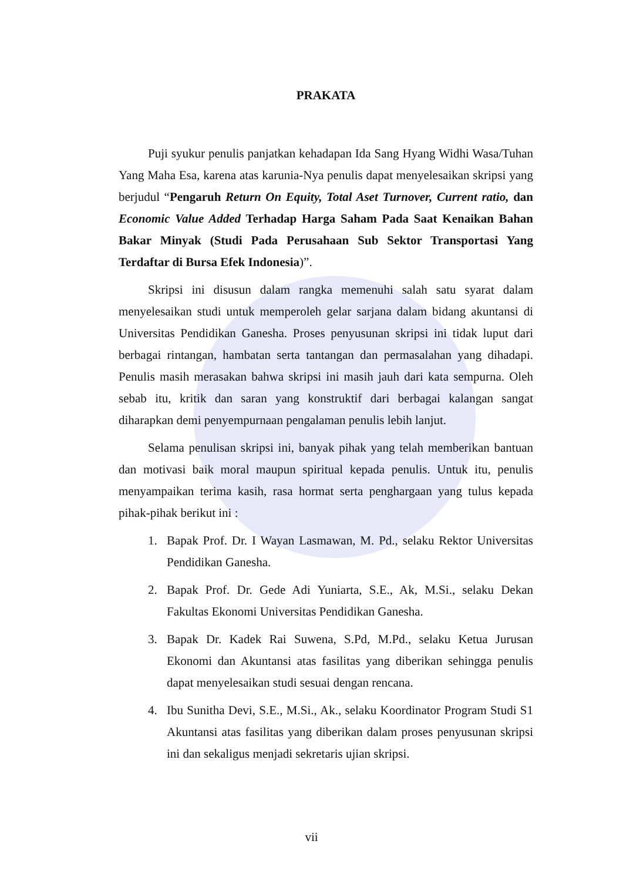PRAKATA
Puji syukur penulis panjatkan kehadapan Ida Sang Hyang Widhi Wasa/Tuhan Yang Maha Esa, karena atas karunia-Nya penulis dapat menyelesaikan skripsi yang berjudul “Pengaruh Return On Equity, Total Aset Turnover, Current ratio, dan Economic Value Added Terhadap Harga Saham Pada Saat Kenaikan Bahan Bakar Minyak (Studi Pada Perusahaan Sub Sektor Transportasi Yang Terdaftar di Bursa Efek Indonesia)”.
Skripsi ini disusun dalam rangka memenuhi salah satu syarat dalam menyelesaikan studi untuk memperoleh gelar sarjana dalam bidang akuntansi di Universitas Pendidikan Ganesha. Proses penyusunan skripsi ini tidak luput dari berbagai rintangan, hambatan serta tantangan dan permasalahan yang dihadapi. Penulis masih merasakan bahwa skripsi ini masih jauh dari kata sempurna. Oleh sebab itu, kritik dan saran yang konstruktif dari berbagai kalangan sangat diharapkan demi penyempurnaan pengalaman penulis lebih lanjut.
Selama penulisan skripsi ini, banyak pihak yang telah memberikan bantuan dan motivasi baik moral maupun spiritual kepada penulis. Untuk itu, penulis menyampaikan terima kasih, rasa hormat serta penghargaan yang tulus kepada pihak-pihak berikut ini :
1. Bapak Prof. Dr. I Wayan Lasmawan, M. Pd., selaku Rektor Universitas Pendidikan Ganesha.
2. Bapak Prof. Dr. Gede Adi Yuniarta, S.E., Ak, M.Si., selaku Dekan Fakultas Ekonomi Universitas Pendidikan Ganesha.
3. Bapak Dr. Kadek Rai Suwena, S.Pd, M.Pd., selaku Ketua Jurusan Ekonomi dan Akuntansi atas fasilitas yang diberikan sehingga penulis dapat menyelesaikan studi sesuai dengan rencana.
4. Ibu Sunitha Devi, S.E., M.Si., Ak., selaku Koordinator Program Studi S1 Akuntansi atas fasilitas yang diberikan dalam proses penyusunan skripsi ini dan sekaligus menjadi sekretaris ujian skripsi.
vii